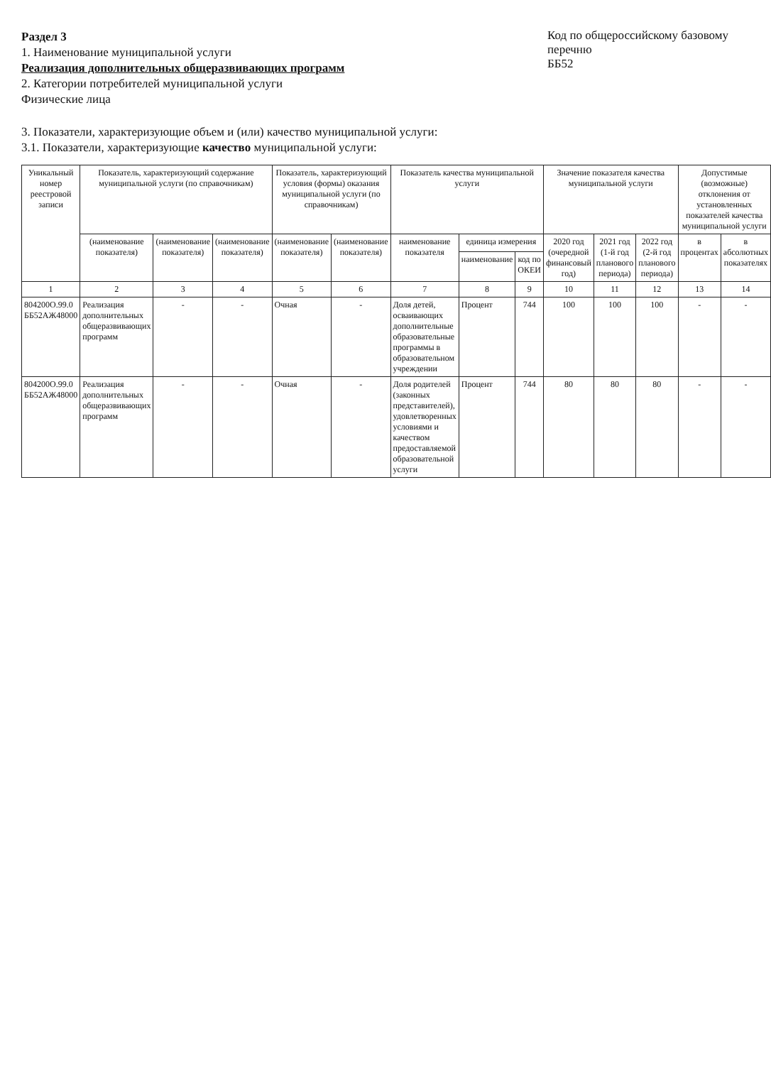Раздел 3
1. Наименование муниципальной услуги
Реализация дополнительных общеразвивающих программ
2. Категории потребителей муниципальной услуги
Физические лица
Код по общероссийскому базовому перечню
ББ52
3. Показатели, характеризующие объем и (или) качество муниципальной услуги:
3.1. Показатели, характеризующие качество муниципальной услуги:
| Уникальный номер реестровой записи | Показатель, характеризующий содержание муниципальной услуги (по справочникам) | | | Показатель, характеризующий условия (формы) оказания муниципальной услуги (по справочникам) | | Показатель качества муниципальной услуги | | | Значение показателя качества муниципальной услуги | | | Допустимые (возможные) отклонения от установленных показателей качества муниципальной услуги | |
| --- | --- | --- | --- | --- | --- | --- | --- | --- | --- | --- | --- | --- | --- |
| | (наименование показателя) | (наименование показателя) | (наименование показателя) | (наименование показателя) | (наименование показателя) | наименование показателя | единица измерения | | 2020 год (очередной финансовый год) | 2021 год (1-й год планового периода) | 2022 год (2-й год планового периода) | в процентах | в абсолютных показателях |
| | | | | | | | наименование | код по ОКЕИ | | | | | |
| 1 | 2 | 3 | 4 | 5 | 6 | 7 | 8 | 9 | 10 | 11 | 12 | 13 | 14 |
| 804200О.99.0 ББ52АЖ48000 | Реализация дополнительных общеразвивающих программ | - | - | Очная | - | Доля детей, осваивающих дополнительные образовательные программы в образовательном учреждении | Процент | 744 | 100 | 100 | 100 | - | - |
| 804200О.99.0 ББ52АЖ48000 | Реализация дополнительных общеразвивающих программ | - | - | Очная | - | Доля родителей (законных представителей), удовлетворенных условиями и качеством предоставляемой образовательной услуги | Процент | 744 | 80 | 80 | 80 | - | - |